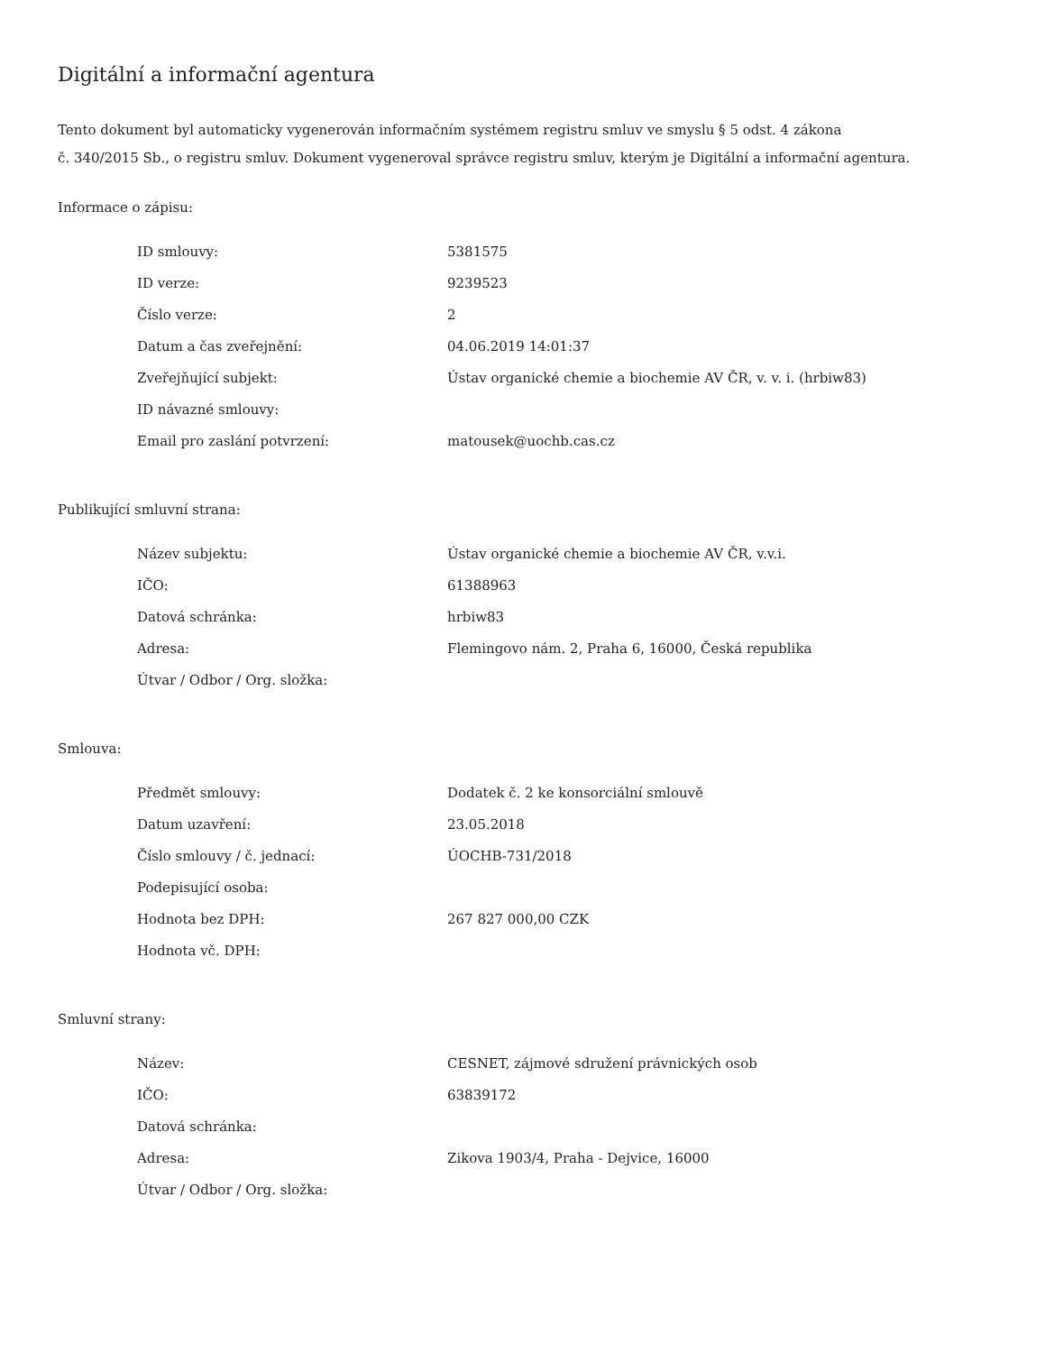Digitální a informační agentura
Tento dokument byl automaticky vygenerován informačním systémem registru smluv ve smyslu § 5 odst. 4 zákona
č. 340/2015 Sb., o registru smluv. Dokument vygeneroval správce registru smluv, kterým je Digitální a informační agentura.
Informace o zápisu:
| ID smlouvy: | 5381575 |
| ID verze: | 9239523 |
| Číslo verze: | 2 |
| Datum a čas zveřejnění: | 04.06.2019 14:01:37 |
| Zveřejňující subjekt: | Ústav organické chemie a biochemie AV ČR, v. v. i. (hrbiw83) |
| ID návazné smlouvy: | |
| Email pro zaslání potvrzení: | matousek@uochb.cas.cz |
Publikující smluvní strana:
| Název subjektu: | Ústav organické chemie a biochemie AV ČR, v.v.i. |
| IČO: | 61388963 |
| Datová schránka: | hrbiw83 |
| Adresa: | Flemingovo nám. 2, Praha 6, 16000, Česká republika |
| Útvar / Odbor / Org. složka: | |
Smlouva:
| Předmět smlouvy: | Dodatek č. 2 ke konsorciální smlouvě |
| Datum uzavření: | 23.05.2018 |
| Číslo smlouvy / č. jednací: | ÚOCHB-731/2018 |
| Podepisující osoba: | |
| Hodnota bez DPH: | 267 827 000,00 CZK |
| Hodnota vč. DPH: | |
Smluvní strany:
| Název: | CESNET, zájmové sdružení právnických osob |
| IČO: | 63839172 |
| Datová schránka: | |
| Adresa: | Zikova 1903/4, Praha - Dejvice, 16000 |
| Útvar / Odbor / Org. složka: | |